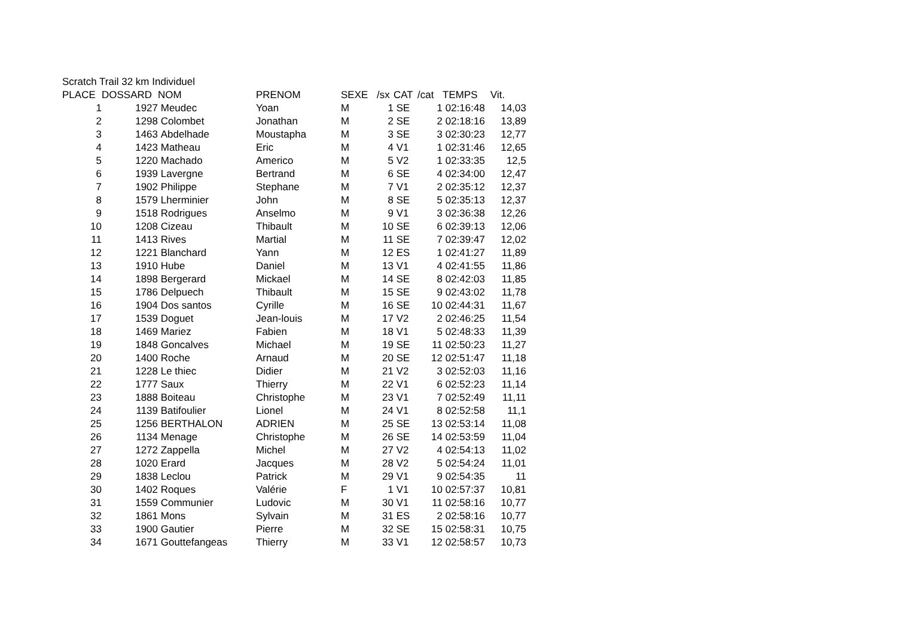Scratch Trail 32 km Individuel
| PLACE | DOSSARD | NOM | PRENOM | SEXE | /sx | CAT | /cat | TEMPS | Vit. |
| --- | --- | --- | --- | --- | --- | --- | --- | --- | --- |
| 1 | 1927 | Meudec | Yoan | M | 1 | SE | 1 | 02:16:48 | 14,03 |
| 2 | 1298 | Colombet | Jonathan | M | 2 | SE | 2 | 02:18:16 | 13,89 |
| 3 | 1463 | Abdelhade | Moustapha | M | 3 | SE | 3 | 02:30:23 | 12,77 |
| 4 | 1423 | Matheau | Eric | M | 4 | V1 | 1 | 02:31:46 | 12,65 |
| 5 | 1220 | Machado | Americo | M | 5 | V2 | 1 | 02:33:35 | 12,5 |
| 6 | 1939 | Lavergne | Bertrand | M | 6 | SE | 4 | 02:34:00 | 12,47 |
| 7 | 1902 | Philippe | Stephane | M | 7 | V1 | 2 | 02:35:12 | 12,37 |
| 8 | 1579 | Lherminier | John | M | 8 | SE | 5 | 02:35:13 | 12,37 |
| 9 | 1518 | Rodrigues | Anselmo | M | 9 | V1 | 3 | 02:36:38 | 12,26 |
| 10 | 1208 | Cizeau | Thibault | M | 10 | SE | 6 | 02:39:13 | 12,06 |
| 11 | 1413 | Rives | Martial | M | 11 | SE | 7 | 02:39:47 | 12,02 |
| 12 | 1221 | Blanchard | Yann | M | 12 | ES | 1 | 02:41:27 | 11,89 |
| 13 | 1910 | Hube | Daniel | M | 13 | V1 | 4 | 02:41:55 | 11,86 |
| 14 | 1898 | Bergerard | Mickael | M | 14 | SE | 8 | 02:42:03 | 11,85 |
| 15 | 1786 | Delpuech | Thibault | M | 15 | SE | 9 | 02:43:02 | 11,78 |
| 16 | 1904 | Dos santos | Cyrille | M | 16 | SE | 10 | 02:44:31 | 11,67 |
| 17 | 1539 | Doguet | Jean-louis | M | 17 | V2 | 2 | 02:46:25 | 11,54 |
| 18 | 1469 | Mariez | Fabien | M | 18 | V1 | 5 | 02:48:33 | 11,39 |
| 19 | 1848 | Goncalves | Michael | M | 19 | SE | 11 | 02:50:23 | 11,27 |
| 20 | 1400 | Roche | Arnaud | M | 20 | SE | 12 | 02:51:47 | 11,18 |
| 21 | 1228 | Le thiec | Didier | M | 21 | V2 | 3 | 02:52:03 | 11,16 |
| 22 | 1777 | Saux | Thierry | M | 22 | V1 | 6 | 02:52:23 | 11,14 |
| 23 | 1888 | Boiteau | Christophe | M | 23 | V1 | 7 | 02:52:49 | 11,11 |
| 24 | 1139 | Batifoulier | Lionel | M | 24 | V1 | 8 | 02:52:58 | 11,1 |
| 25 | 1256 | BERTHALON | ADRIEN | M | 25 | SE | 13 | 02:53:14 | 11,08 |
| 26 | 1134 | Menage | Christophe | M | 26 | SE | 14 | 02:53:59 | 11,04 |
| 27 | 1272 | Zappella | Michel | M | 27 | V2 | 4 | 02:54:13 | 11,02 |
| 28 | 1020 | Erard | Jacques | M | 28 | V2 | 5 | 02:54:24 | 11,01 |
| 29 | 1838 | Leclou | Patrick | M | 29 | V1 | 9 | 02:54:35 | 11 |
| 30 | 1402 | Roques | Valérie | F | 1 | V1 | 10 | 02:57:37 | 10,81 |
| 31 | 1559 | Communier | Ludovic | M | 30 | V1 | 11 | 02:58:16 | 10,77 |
| 32 | 1861 | Mons | Sylvain | M | 31 | ES | 2 | 02:58:16 | 10,77 |
| 33 | 1900 | Gautier | Pierre | M | 32 | SE | 15 | 02:58:31 | 10,75 |
| 34 | 1671 | Gouttefangeas | Thierry | M | 33 | V1 | 12 | 02:58:57 | 10,73 |